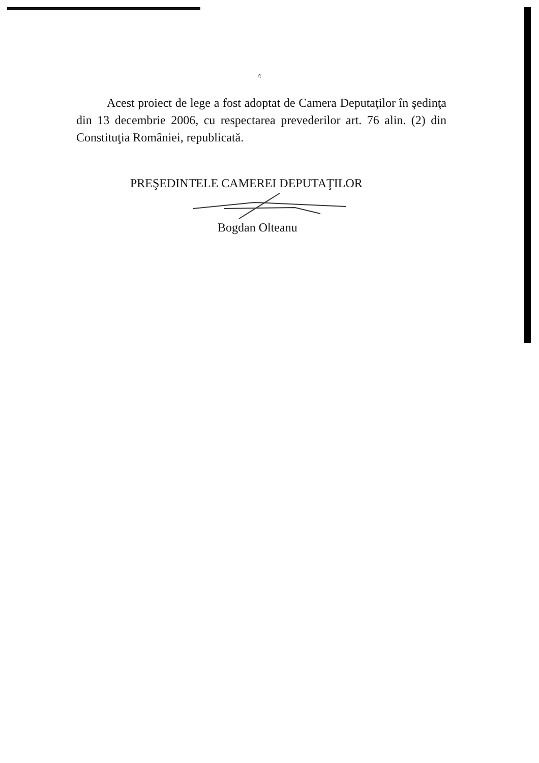4
Acest proiect de lege a fost adoptat de Camera Deputaţilor în şedinţa din 13 decembrie 2006, cu respectarea prevederilor art. 76 alin. (2) din Constituţia României, republicată.
PREŞEDINTELE CAMEREI DEPUTAŢILOR
Bogdan Olteanu